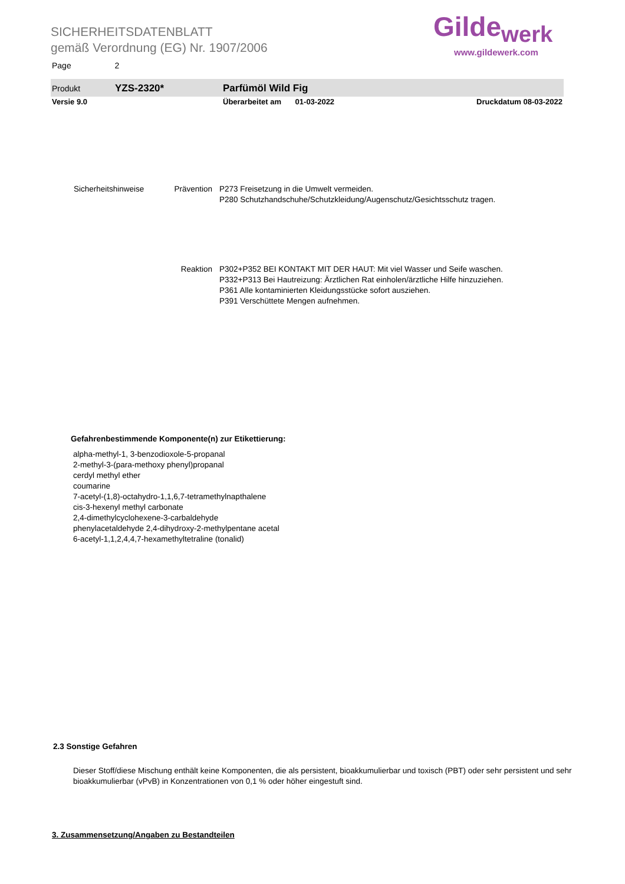SICHERHEITSDATENBLATT
gemäß Verordnung (EG) Nr. 1907/2006
Page 2
Gilde<sub>werk</sub>
www.gildewerk.com
Produkt YZS-2320* Parfümöl Wild Fig
Versie 9.0 Überarbeitet am 01-03-2022 Druckdatum 08-03-2022
Sicherheitshinweise Prävention
P273 Freisetzung in die Umwelt vermeiden.
P280 Schutzhandschuhe/Schutzkleidung/Augenschutz/Gesichtsschutz tragen.
Reaktion P302+P352 BEI KONTAKT MIT DER HAUT: Mit viel Wasser und Seife waschen.
P332+P313 Bei Hautreizung: Ärztlichen Rat einholen/ärztliche Hilfe hinzuziehen.
P361 Alle kontaminierten Kleidungsstücke sofort ausziehen.
P391 Verschüttete Mengen aufnehmen.
Gefahrenbestimmende Komponente(n) zur Etikettierung:
alpha-methyl-1, 3-benzodioxole-5-propanal
2-methyl-3-(para-methoxy phenyl)propanal
cerdyl methyl ether
coumarine
7-acetyl-(1,8)-octahydro-1,1,6,7-tetramethylnapthalene
cis-3-hexenyl methyl carbonate
2,4-dimethylcyclohexene-3-carbaldehyde
phenylacetaldehyde 2,4-dihydroxy-2-methylpentane acetal
6-acetyl-1,1,2,4,4,7-hexamethyltetraline (tonalid)
2.3 Sonstige Gefahren
Dieser Stoff/diese Mischung enthält keine Komponenten, die als persistent, bioakkumulierbar und toxisch (PBT) oder sehr persistent und sehr bioakkumulierbar (vPvB) in Konzentrationen von 0,1 % oder höher eingestuft sind.
3. Zusammensetzung/Angaben zu Bestandteilen